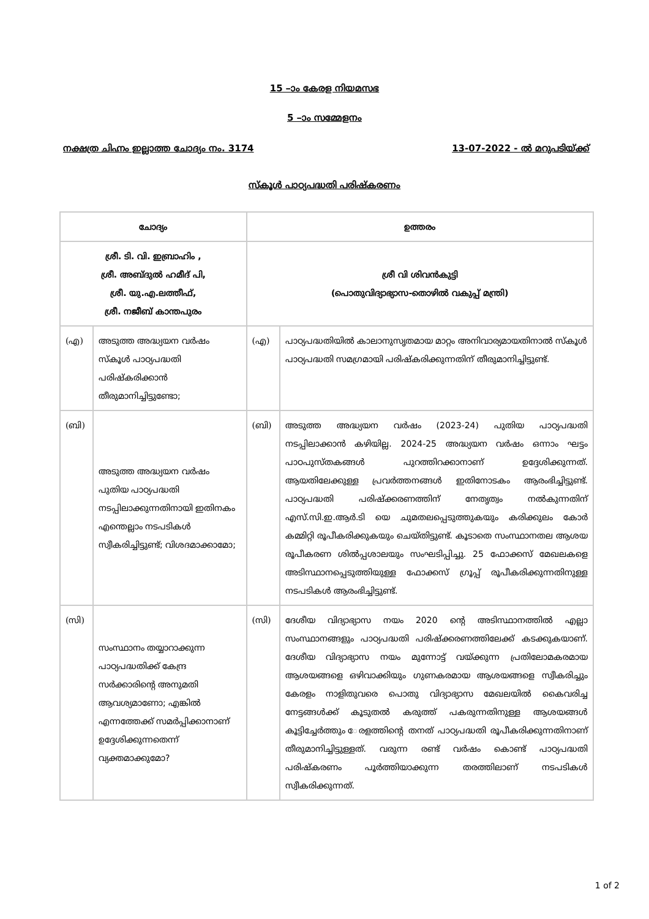15 –ാം കേരള നിയമസഭ
5 –ാം സമ്മേളനം
നക്ഷത്ര ചിഹ്നം ഇല്ലാത്ത ചോദ്യം നം. 3174 13-07-2022 - ൽ മറുപടിയ്ക്ക്
സ്കൂൾ പാഠ്യപദ്ധതി പരിഷ്കരണം
| ചോദ്യം | | ഉത്തരം | |
| --- | --- | --- | --- |
| ശ്രീ. ടി. വി. ഇബ്രാഹിം , ശ്രീ. അബ്ദുൽ ഹമീദ് പി, ശ്രീ. യു.എ.ലത്തീഫ്, ശ്രീ. നജീബ് കാന്തപുരം | | ശ്രീ വി ശിവൻകുട്ടി (പൊതുവിദ്യാഭ്യാസ-തൊഴിൽ വകുപ്പ് മന്ത്രി) | |
| (എ) | അടുത്ത അദ്ധ്യയന വർഷം സ്കൂൾ പാഠ്യപദ്ധതി പരിഷ്കരിക്കാൻ തീരുമാനിച്ചിട്ടുണ്ടോ; | (എ) | പാഠ്യപദ്ധതിയിൽ കാലാനുസൃതമായ മാറ്റം അനിവാര്യമായതിനാൽ സ്കൂൾ പാഠ്യപദ്ധതി സമഗ്രമായി പരിഷ്കരിക്കുന്നതിന് തീരുമാനിച്ചിട്ടുണ്ട്. |
| (ബി) | അടുത്ത അദ്ധ്യയന വർഷം പുതിയ പാഠ്യപദ്ധതി നടപ്പിലാക്കുന്നതിനായി ഇതിനകം എന്തെല്ലാം നടപടികൾ സ്വീകരിച്ചിട്ടുണ്ട്; വിശദമാക്കാമോ; | (ബി) | അടുത്ത അദ്ധ്യയന വർഷം (2023-24) പുതിയ പാഠ്യപദ്ധതി നടപ്പിലാക്കാൻ കഴിയില്ല. 2024-25 അദ്ധ്യയന വർഷം ഒന്നാം ഘട്ടം പാഠപുസ്തകങ്ങൾ പുറത്തിറക്കാനാണ് ഉദ്ദേശിക്കുന്നത്. ആയതിലേക്കുള്ള പ്രവർത്തനങ്ങൾ ഇതിനോടകം ആരംഭിച്ചിട്ടുണ്ട്. പാഠ്യപദ്ധതി പരിഷ്ക്കരണത്തിന് നേതൃത്വം നൽകുന്നതിന് എസ്.സി.ഇ.ആർ.ടി യെ ചുമതലപ്പെടുത്തുകയും കരിക്കുലം കോർ കമ്മിറ്റി രൂപീകരിക്കുകയും ചെയ്തിട്ടുണ്ട്. കൂടാതെ സംസ്ഥാനതല ആശയ രൂപീകരണ ശിൽപ്പശാലയും സംഘടിപ്പിച്ചു. 25 ഫോക്കസ് മേഖലകളെ അടിസ്ഥാനപ്പെടുത്തിയുള്ള ഫോക്കസ് ഗ്രൂപ്പ് രൂപീകരിക്കുന്നതിനുള്ള നടപടികൾ ആരംഭിച്ചിട്ടുണ്ട്. |
| (സി) | സംസ്ഥാനം തയ്യാറാക്കുന്ന പാഠ്യപദ്ധതിക്ക് കേന്ദ്ര സർക്കാരിന്റെ അനുമതി ആവശ്യമാണോ; എങ്കിൽ എന്നത്തേക്ക് സമർപ്പിക്കാനാണ് ഉദ്ദേശിക്കുന്നതെന്ന് വ്യക്തമാക്കുമോ? | (സി) | ദേശീയ വിദ്യാഭ്യാസ നയം 2020 ന്റെ അടിസ്ഥാനത്തിൽ എല്ലാ സംസ്ഥാനങ്ങളും പാഠ്യപദ്ധതി പരിഷ്ക്കരണത്തിലേക്ക് കടക്കുകയാണ്. ദേശീയ വിദ്യാഭ്യാസ നയം മുന്നോട്ട് വയ്ക്കുന്ന പ്രതിലോമകരമായ ആശയങ്ങളെ ഒഴിവാക്കിയും ഗുണകരമായ ആശയങ്ങളെ സ്വീകരിച്ചും കേരളം നാളിതുവരെ പൊതു വിദ്യാഭ്യാസ മേഖലയിൽ കൈവരിച്ച നേട്ടങ്ങൾക്ക് കൂടുതൽ കരുത്ത് പകരുന്നതിനുള്ള ആശയങ്ങൾ കൂട്ടിച്ചേർത്തും േരളത്തിന്റെ തനത് പാഠ്യപദ്ധതി രൂപീകരിക്കുന്നതിനാണ് തീരുമാനിച്ചിട്ടുള്ളത്. വരുന്ന രണ്ട് വർഷം കൊണ്ട് പാഠ്യപദ്ധതി പരിഷ്കരണം പൂർത്തിയാക്കുന്ന തരത്തിലാണ് നടപടികൾ സ്വീകരിക്കുന്നത്. |
1 of 2